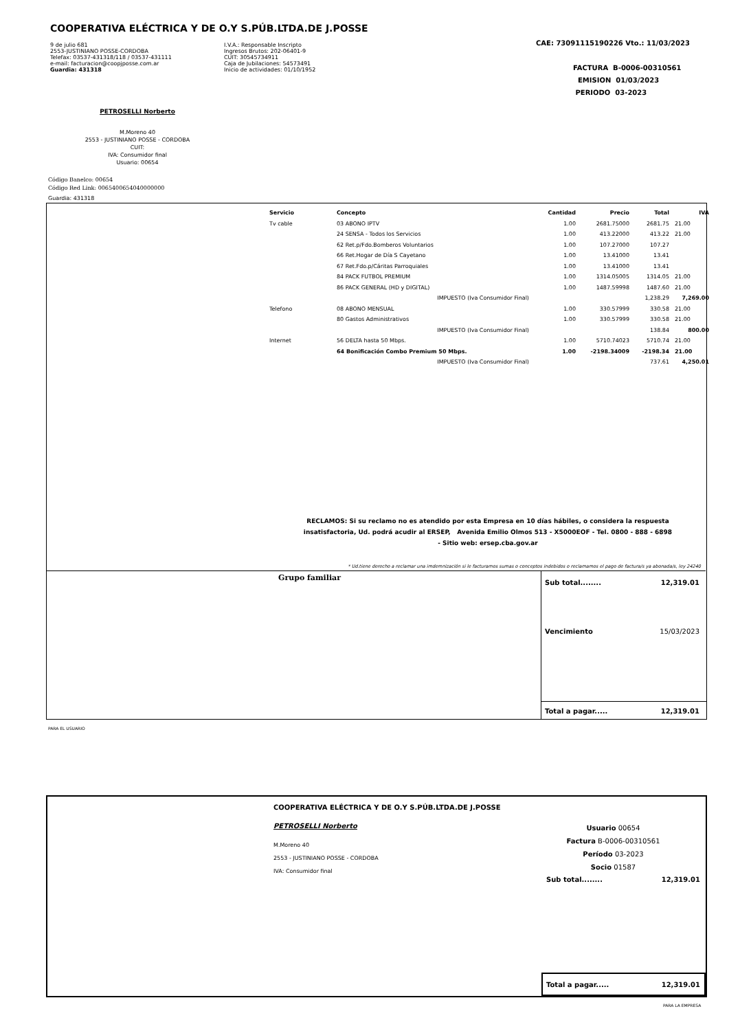COOPERATIVA ELÉCTRICA Y DE O.Y S.PÚB.LTDA.DE J.POSSE
9 de julio 681
2553-JUSTINIANO POSSE-CORDOBA
Telefax: 03537-431318/118 / 03537-431111
e-mail: facturacion@coopjposse.com.ar
Guardia: 431318
I.V.A.: Responsable Inscripto
Ingresos Brutos: 202-06401-9
CUIT: 30545734911
Caja de Jubilaciones: 54573491
Inicio de actividades: 01/10/1952
CAE: 73091115190226 Vto.: 11/03/2023
FACTURA B-0006-00310561
EMISION 01/03/2023
PERIODO 03-2023
PETROSELLI Norberto
M.Moreno 40
2553 - JUSTINIANO POSSE - CORDOBA
CUIT:
IVA: Consumidor final
Usuario: 00654
Código Banelco: 00654
Código Red Link: 0065400654040000000
Guardia: 431318
| Servicio | Concepto | Cantidad | Precio | Total | IVA |
| --- | --- | --- | --- | --- | --- |
| Tv cable | 03 ABONO IPTV | 1.00 | 2681.75000 | 2681.75 | 21.00 |
| | 24 SENSA - Todos los Servicios | 1.00 | 413.22000 | 413.22 | 21.00 |
| | 62 Ret.p/Fdo.Bomberos Voluntarios | 1.00 | 107.27000 | 107.27 | |
| | 66 Ret.Hogar de Día S Cayetano | 1.00 | 13.41000 | 13.41 | |
| | 67 Ret.Fdo.p/Cáritas Parroquiales | 1.00 | 13.41000 | 13.41 | |
| | 84 PACK FUTBOL PREMIUM | 1.00 | 1314.05005 | 1314.05 | 21.00 |
| | 86 PACK GENERAL (HD y DIGITAL) | 1.00 | 1487.59998 | 1487.60 | 21.00 |
| | IMPUESTO (Iva Consumidor Final) | | | 1,238.29 | 7,269.00 |
| Telefono | 08 ABONO MENSUAL | 1.00 | 330.57999 | 330.58 | 21.00 |
| | 80 Gastos Administrativos | 1.00 | 330.57999 | 330.58 | 21.00 |
| | IMPUESTO (Iva Consumidor Final) | | | 138.84 | 800.00 |
| Internet | 56 DELTA hasta 50 Mbps. | 1.00 | 5710.74023 | 5710.74 | 21.00 |
| | 64 Bonificación Combo Premium 50 Mbps. | 1.00 | -2198.34009 | -2198.34 | 21.00 |
| | IMPUESTO (Iva Consumidor Final) | | | 737.61 | 4,250.01 |
RECLAMOS: Si su reclamo no es atendido por esta Empresa en 10 días hábiles, o considera la respuesta insatisfactoria, Ud. podrá acudir al ERSEP, Avenida Emilio Olmos 513 - X5000EOF - Tel. 0800 - 888 - 6898
- Sitio web: ersep.cba.gov.ar
* Ud.tiene derecho a reclamar una imdemnización si le facturamos sumas o conceptos indebidos o reclamamos el pago de factura/s ya abonada/s, ley 24240
Grupo familiar Sub total........ 12,319.01
Vencimiento 15/03/2023
Total a pagar..... 12,319.01
PARA EL USUARIO
COOPERATIVA ELÉCTRICA Y DE O.Y S.PÚB.LTDA.DE J.POSSE
PETROSELLI Norberto
M.Moreno 40
2553 - JUSTINIANO POSSE - CORDOBA
IVA: Consumidor final
Usuario 00654
Factura B-0006-00310561
Período 03-2023
Socio 01587
Sub total........ 12,319.01
Total a pagar..... 12,319.01
PARA LA EMPRESA